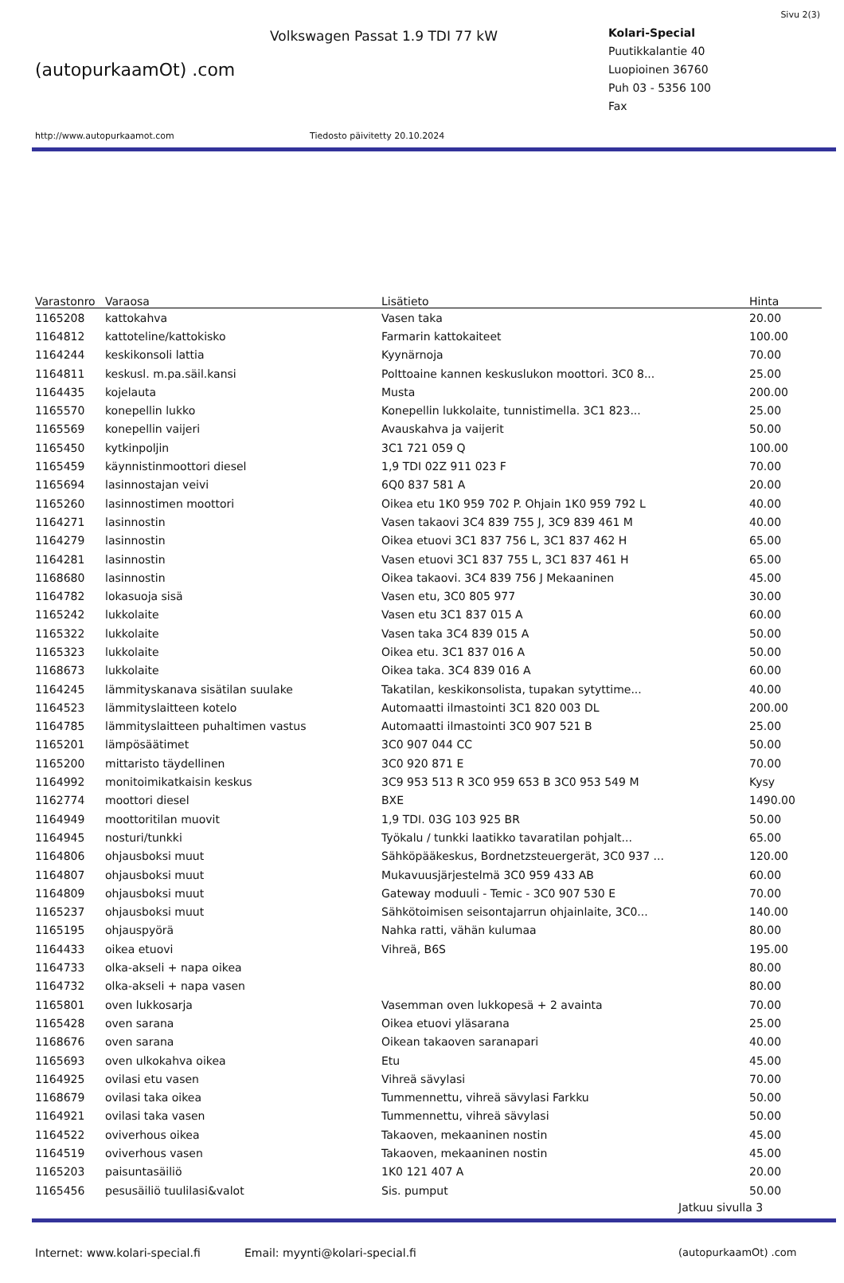Sivu 2(3)
(autopurkaamOt) .com
Volkswagen Passat 1.9 TDI 77 kW
Kolari-Special
Puutikkalantie 40
Luopioinen 36760
Puh 03 - 5356 100
Fax
http://www.autopurkaamot.com Tiedosto päivitetty 20.10.2024
| Varastonro | Varaosa | Lisätieto | Hinta |
| --- | --- | --- | --- |
| 1165208 | kattokahva | Vasen taka | 20.00 |
| 1164812 | kattoteline/kattokisko | Farmarin kattokaiteet | 100.00 |
| 1164244 | keskikonsoli lattia | Kyynärnoja | 70.00 |
| 1164811 | keskusl. m.pa.säil.kansi | Polttoaine kannen keskuslukon moottori. 3C0 8... | 25.00 |
| 1164435 | kojelauta | Musta | 200.00 |
| 1165570 | konepellin lukko | Konepellin lukkolaite, tunnistimella. 3C1 823... | 25.00 |
| 1165569 | konepellin vaijeri | Avauskahva ja vaijerit | 50.00 |
| 1165450 | kytkinpoljin | 3C1 721 059 Q | 100.00 |
| 1165459 | käynnistinmoottori diesel | 1,9 TDI 02Z 911 023 F | 70.00 |
| 1165694 | lasinnostajan veivi | 6Q0 837 581 A | 20.00 |
| 1165260 | lasinnostimen moottori | Oikea etu 1K0 959 702 P. Ohjain 1K0 959 792 L | 40.00 |
| 1164271 | lasinnostin | Vasen takaovi 3C4 839 755 J, 3C9 839 461 M | 40.00 |
| 1164279 | lasinnostin | Oikea etuovi 3C1 837 756 L, 3C1 837 462 H | 65.00 |
| 1164281 | lasinnostin | Vasen etuovi 3C1 837 755 L, 3C1 837 461 H | 65.00 |
| 1168680 | lasinnostin | Oikea takaovi. 3C4 839 756 J Mekaaninen | 45.00 |
| 1164782 | lokasuoja sisä | Vasen etu, 3C0 805 977 | 30.00 |
| 1165242 | lukkolaite | Vasen etu 3C1 837 015 A | 60.00 |
| 1165322 | lukkolaite | Vasen taka 3C4 839 015 A | 50.00 |
| 1165323 | lukkolaite | Oikea etu. 3C1 837 016 A | 50.00 |
| 1168673 | lukkolaite | Oikea taka. 3C4 839 016 A | 60.00 |
| 1164245 | lämmityskanava sisätilan suulake | Takatilan, keskikonsolista, tupakan sytyttime... | 40.00 |
| 1164523 | lämmityslaitteen kotelo | Automaatti ilmastointi 3C1 820 003 DL | 200.00 |
| 1164785 | lämmityslaitteen puhaltimen vastus | Automaatti ilmastointi 3C0 907 521 B | 25.00 |
| 1165201 | lämpösäätimet | 3C0 907 044 CC | 50.00 |
| 1165200 | mittaristo täydellinen | 3C0 920 871 E | 70.00 |
| 1164992 | monitoimikatkaisin keskus | 3C9 953 513 R 3C0 959 653 B 3C0 953 549 M | Kysy |
| 1162774 | moottori diesel | BXE | 1490.00 |
| 1164949 | moottoritilan muovit | 1,9 TDI. 03G 103 925 BR | 50.00 |
| 1164945 | nosturi/tunkki | Työkalu / tunkki laatikko tavaratilan pohjalt... | 65.00 |
| 1164806 | ohjausboksi muut | Sähköpääkeskus, Bordnetzsteuergerät, 3C0 937 ... | 120.00 |
| 1164807 | ohjausboksi muut | Mukavuusjärjestelmä 3C0 959 433 AB | 60.00 |
| 1164809 | ohjausboksi muut | Gateway moduuli - Temic - 3C0 907 530 E | 70.00 |
| 1165237 | ohjausboksi muut | Sähkötoimisen seisontajarrun ohjainlaite, 3C0... | 140.00 |
| 1165195 | ohjauspyörä | Nahka ratti, vähän kulumaa | 80.00 |
| 1164433 | oikea etuovi | Vihreä, B6S | 195.00 |
| 1164733 | olka-akseli + napa oikea | | 80.00 |
| 1164732 | olka-akseli + napa vasen | | 80.00 |
| 1165801 | oven lukkosarja | Vasemman oven lukkopesä + 2 avainta | 70.00 |
| 1165428 | oven sarana | Oikea etuovi yläsarana | 25.00 |
| 1168676 | oven sarana | Oikean takaoven saranapari | 40.00 |
| 1165693 | oven ulkokahva oikea | Etu | 45.00 |
| 1164925 | ovilasi etu vasen | Vihreä sävylasi | 70.00 |
| 1168679 | ovilasi taka oikea | Tummennettu, vihreä sävylasi Farkku | 50.00 |
| 1164921 | ovilasi taka vasen | Tummennettu, vihreä sävylasi | 50.00 |
| 1164522 | oviverhous oikea | Takaoven, mekaaninen nostin | 45.00 |
| 1164519 | oviverhous vasen | Takaoven, mekaaninen nostin | 45.00 |
| 1165203 | paisuntasäiliö | 1K0 121 407 A | 20.00 |
| 1165456 | pesusäiliö tuulilasi&valot | Sis. pumput | 50.00 |
Jatkuu sivulla 3
Internet: www.kolari-special.fi Email: myynti@kolari-special.fi (autopurkaamOt) .com